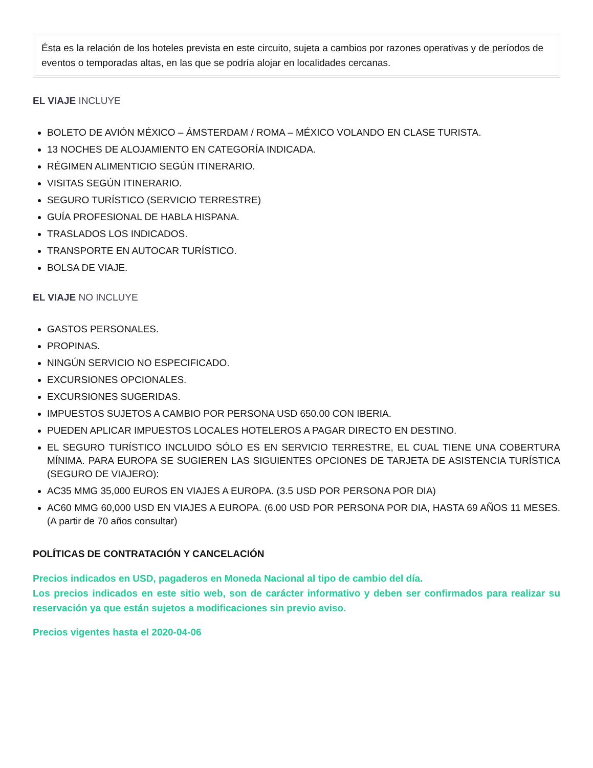Ésta es la relación de los hoteles prevista en este circuito, sujeta a cambios por razones operativas y de períodos de eventos o temporadas altas, en las que se podría alojar en localidades cercanas.
EL VIAJE INCLUYE
BOLETO DE AVIÓN MÉXICO – ÁMSTERDAM / ROMA – MÉXICO VOLANDO EN CLASE TURISTA.
13 NOCHES DE ALOJAMIENTO EN CATEGORÍA INDICADA.
RÉGIMEN ALIMENTICIO SEGÚN ITINERARIO.
VISITAS SEGÚN ITINERARIO.
SEGURO TURÍSTICO (SERVICIO TERRESTRE)
GUÍA PROFESIONAL DE HABLA HISPANA.
TRASLADOS LOS INDICADOS.
TRANSPORTE EN AUTOCAR TURÍSTICO.
BOLSA DE VIAJE.
EL VIAJE NO INCLUYE
GASTOS PERSONALES.
PROPINAS.
NINGÚN SERVICIO NO ESPECIFICADO.
EXCURSIONES OPCIONALES.
EXCURSIONES SUGERIDAS.
IMPUESTOS SUJETOS A CAMBIO POR PERSONA USD 650.00 CON IBERIA.
PUEDEN APLICAR IMPUESTOS LOCALES HOTELEROS A PAGAR DIRECTO EN DESTINO.
EL SEGURO TURÍSTICO INCLUIDO SÓLO ES EN SERVICIO TERRESTRE, EL CUAL TIENE UNA COBERTURA MÍNIMA. PARA EUROPA SE SUGIEREN LAS SIGUIENTES OPCIONES DE TARJETA DE ASISTENCIA TURÍSTICA (SEGURO DE VIAJERO):
AC35 MMG 35,000 EUROS EN VIAJES A EUROPA. (3.5 USD POR PERSONA POR DIA)
AC60 MMG 60,000 USD EN VIAJES A EUROPA. (6.00 USD POR PERSONA POR DIA, HASTA 69 AÑOS 11 MESES. (A partir de 70 años consultar)
POLÍTICAS DE CONTRATACIÓN Y CANCELACIÓN
Precios indicados en USD, pagaderos en Moneda Nacional al tipo de cambio del día.
Los precios indicados en este sitio web, son de carácter informativo y deben ser confirmados para realizar su reservación ya que están sujetos a modificaciones sin previo aviso.
Precios vigentes hasta el 2020-04-06